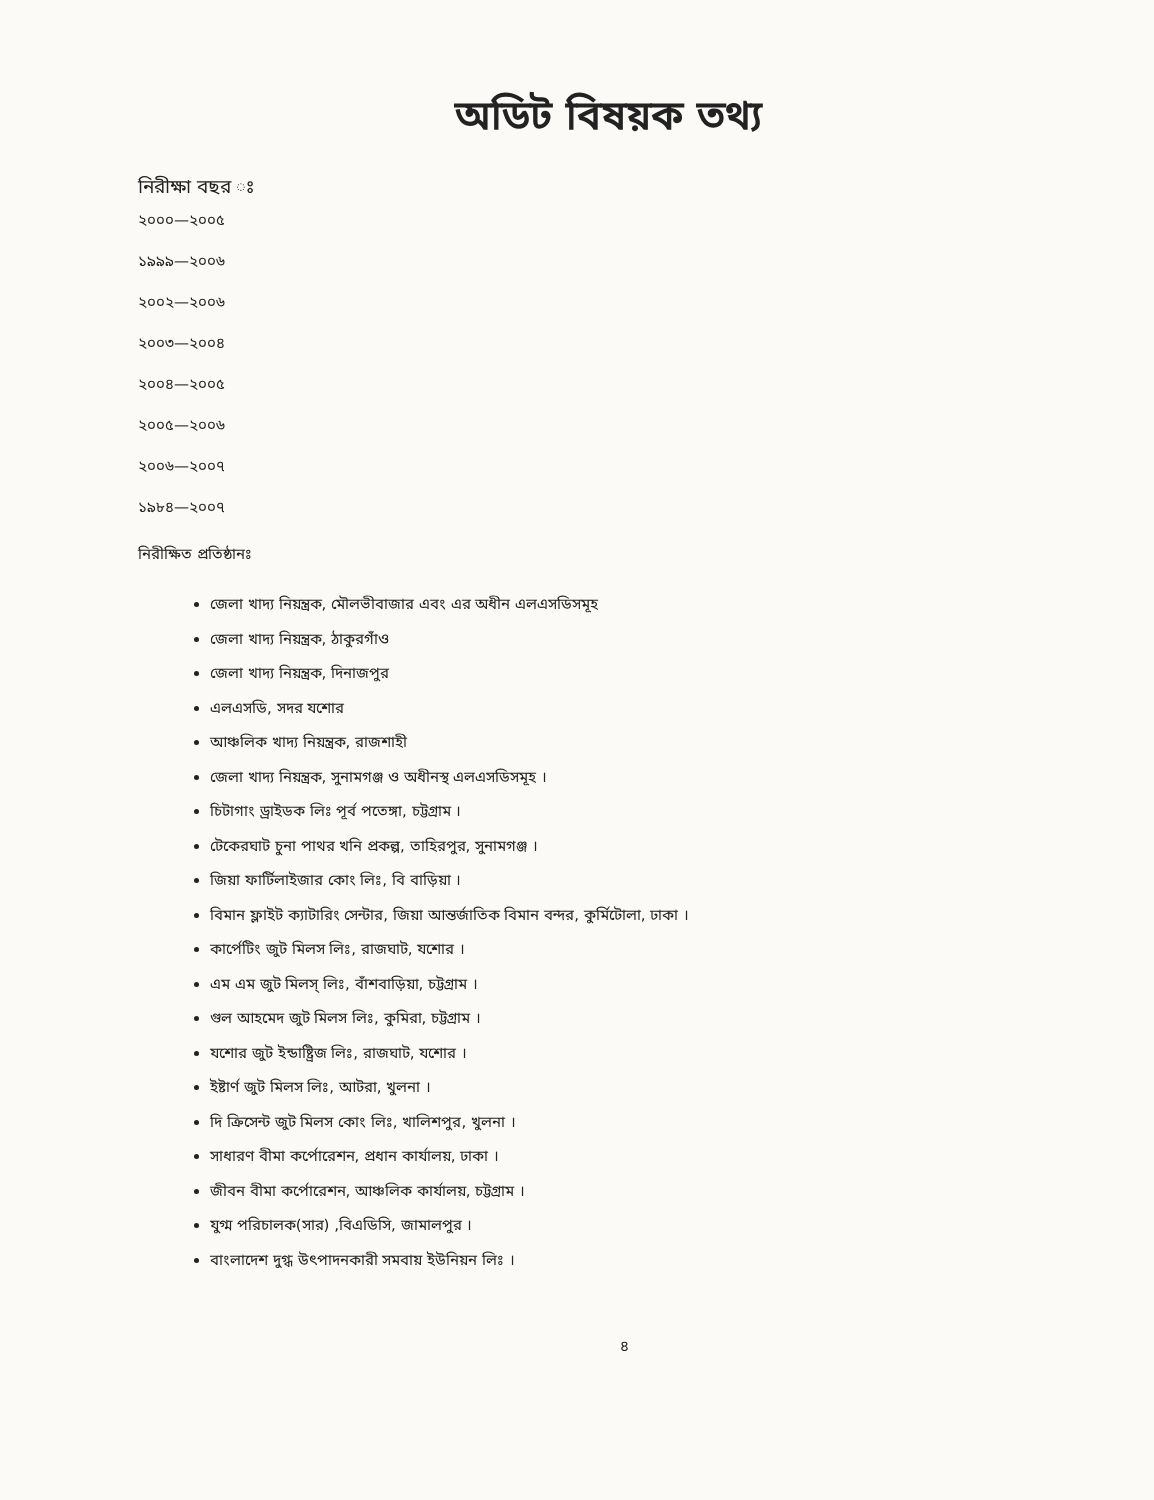অডিট বিষয়ক তথ্য
নিরীক্ষা বছর ঃ
২০০০—২০০৫
১৯৯৯—২০০৬
২০০২—২০০৬
২০০৩—২০০৪
২০০৪—২০০৫
২০০৫—২০০৬
২০০৬—২০০৭
১৯৮৪—২০০৭
নিরীক্ষিত প্রতিষ্ঠানঃ
জেলা খাদ্য নিয়ন্ত্রক, মৌলভীবাজার এবং এর অধীন এলএসডিসমূহ
জেলা খাদ্য নিয়ন্ত্রক, ঠাকুরগাঁও
জেলা খাদ্য নিয়ন্ত্রক, দিনাজপুর
এলএসডি, সদর যশোর
আঞ্চলিক খাদ্য নিয়ন্ত্রক, রাজশাহী
জেলা খাদ্য নিয়ন্ত্রক, সুনামগঞ্জ ও অধীনস্থ এলএসডিসমূহ ।
চিটাগাং ড্রাইডক লিঃ পূর্ব পতেঙ্গা, চট্টগ্রাম ।
টেকেরঘাট চুনা পাথর খনি প্রকল্প, তাহিরপুর, সুনামগঞ্জ ।
জিয়া ফার্টিলাইজার কোং লিঃ, বি বাড়িয়া ।
বিমান ফ্লাইট ক্যাটারিং সেন্টার, জিয়া আন্তর্জাতিক বিমান বন্দর, কুর্মিটোলা, ঢাকা ।
কার্পেটিং জুট মিলস লিঃ, রাজঘাট, যশোর ।
এম এম জুট মিলস্ লিঃ, বাঁশবাড়িয়া, চট্টগ্রাম ।
গুল আহমেদ জুট মিলস লিঃ, কুমিরা, চট্টগ্রাম ।
যশোর জুট ইন্ডাষ্ট্রিজ লিঃ, রাজঘাট, যশোর ।
ইষ্টার্ণ জুট মিলস লিঃ, আটরা, খুলনা ।
দি ক্রিসেন্ট জুট মিলস কোং লিঃ, খালিশপুর, খুলনা ।
সাধারণ বীমা কর্পোরেশন, প্রধান কার্যালয়, ঢাকা ।
জীবন বীমা কর্পোরেশন, আঞ্চলিক কার্যালয়, চট্টগ্রাম ।
যুগ্ম পরিচালক(সার) ,বিএডিসি, জামালপুর ।
বাংলাদেশ দুগ্ধ উৎপাদনকারী সমবায় ইউনিয়ন লিঃ ।
৪